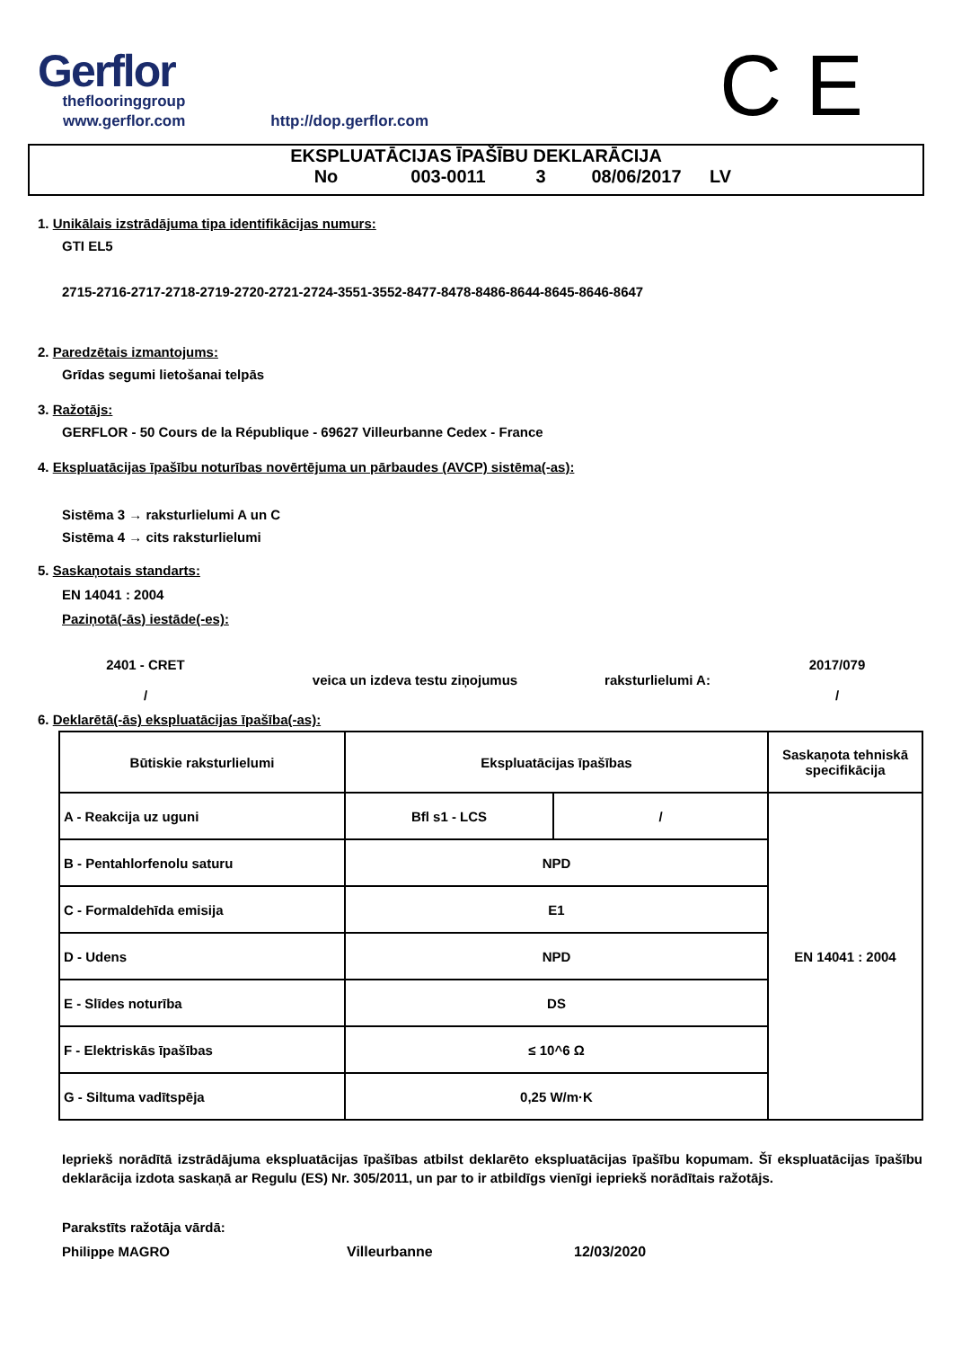Gerflor
theflooringgroup
www.gerflor.com
http://dop.gerflor.com
C E
EKSPLUATĀCIJAS ĪPAŠĪBU DEKLARĀCIJA
No 003-0011 3 08/06/2017 LV
1. Unikālais izstrādājuma tipa identifikācijas numurs:
GTI EL5
2715-2716-2717-2718-2719-2720-2721-2724-3551-3552-8477-8478-8486-8644-8645-8646-8647
2. Paredzētais izmantojums:
Grīdas segumi lietošanai telpās
3. Ražotājs:
GERFLOR - 50 Cours de la République - 69627 Villeurbanne Cedex - France
4. Ekspluatācijas īpašību noturības novērtējuma un pārbaudes (AVCP) sistēma(-as):
Sistēma 3 → raksturlielumi A un C
Sistēma 4 → cits raksturlielumi
5. Saskaņotais standarts:
EN 14041 : 2004
Paziņotā(-ās) iestāde(-es):
2401 - CRET
/
veica un izdeva testu ziņojumus raksturlielumi A:
2017/079
/
6. Deklarētā(-ās) ekspluatācijas īpašība(-as):
| Būtiskie raksturlielumi | Ekspluatācijas īpašības | | Saskaņota tehniskā specifikācija |
| A - Reakcija uz uguni | Bfl s1 - LCS | / | EN 14041 : 2004 |
| B - Pentahlorfenolu saturu | NPD | | |
| C - Formaldehīda emisija | E1 | | |
| D - Udens | NPD | | |
| E - Slīdes noturība | DS | | |
| F - Elektriskās īpašības | ≤ 10^6 Ω | | |
| G - Siltuma vadītspēja | 0,25 W/m·K | | |
Iepriekš norādītā izstrādājuma ekspluatācijas īpašības atbilst deklarēto ekspluatācijas īpašību kopumam. Šī ekspluatācijas īpašību deklarācija izdota saskaņā ar Regulu (ES) Nr. 305/2011, un par to ir atbildīgs vienīgi iepriekš norādītais ražotājs.
Parakstīts ražotāja vārdā:
Philippe MAGRO Villeurbanne 12/03/2020